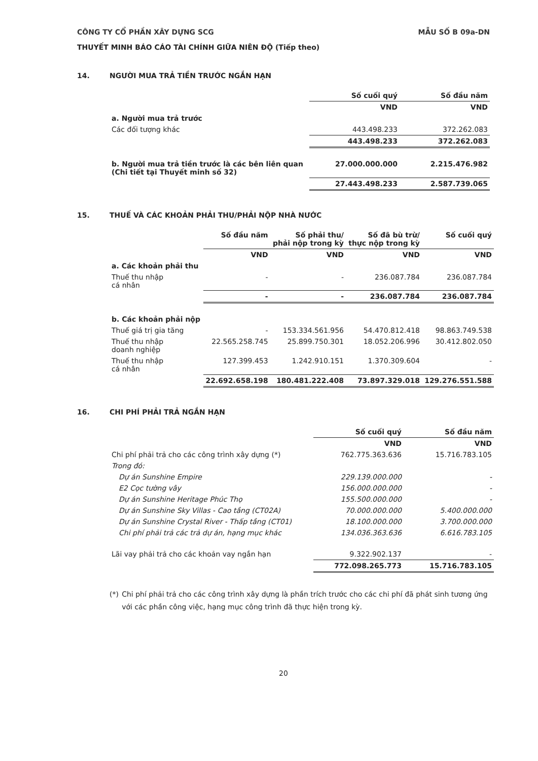CÔNG TY CỔ PHẦN XÂY DỰNG SCG MẪU SỐ B 09a-DN
THUYẾT MINH BÁO CÁO TÀI CHÍNH GIỮA NIÊN ĐỘ (Tiếp theo)
14. NGƯỜI MUA TRẢ TIỀN TRƯỚC NGẮN HẠN
| | Số cuối quý | Số đầu năm |
| | VND | VND |
| a. Người mua trả trước | | |
| Các đối tượng khác | 443.498.233 | 372.262.083 |
| | 443.498.233 | 372.262.083 |
| b. Người mua trả tiền trước là các bên liên quan (Chi tiết tại Thuyết minh số 32) | 27.000.000.000 | 2.215.476.982 |
| | 27.443.498.233 | 2.587.739.065 |
15. THUẾ VÀ CÁC KHOẢN PHẢI THU/PHẢI NỘP NHÀ NƯỚC
| | Số đầu năm | Số phải thu/ phải nộp trong kỳ | Số đã bù trừ/ thực nộp trong kỳ | Số cuối quý |
| | VND | VND | VND | VND |
| a. Các khoản phải thu | | | | |
| Thuế thu nhập cá nhân | - | - | 236.087.784 | 236.087.784 |
| | - | - | 236.087.784 | 236.087.784 |
| b. Các khoản phải nộp | | | | |
| Thuế giá trị gia tăng | - | 153.334.561.956 | 54.470.812.418 | 98.863.749.538 |
| Thuế thu nhập doanh nghiệp | 22.565.258.745 | 25.899.750.301 | 18.052.206.996 | 30.412.802.050 |
| Thuế thu nhập cá nhân | 127.399.453 | 1.242.910.151 | 1.370.309.604 | - |
| | 22.692.658.198 | 180.481.222.408 | 73.897.329.018 | 129.276.551.588 |
16. CHI PHÍ PHẢI TRẢ NGẮN HẠN
| | Số cuối quý | Số đầu năm |
| | VND | VND |
| Chi phí phải trả cho các công trình xây dựng (*) | 762.775.363.636 | 15.716.783.105 |
| Trong đó: | | |
| Dự án Sunshine Empire | 229.139.000.000 | - |
| E2 Cọc tường vây | 156.000.000.000 | - |
| Dự án Sunshine Heritage Phúc Thọ | 155.500.000.000 | - |
| Dự án Sunshine Sky Villas - Cao tầng (CT02A) | 70.000.000.000 | 5.400.000.000 |
| Dự án Sunshine Crystal River - Thấp tầng (CT01) | 18.100.000.000 | 3.700.000.000 |
| Chi phí phải trả các trả dự án, hạng mục khác | 134.036.363.636 | 6.616.783.105 |
| Lãi vay phải trả cho các khoản vay ngắn hạn | 9.322.902.137 | - |
| | 772.098.265.773 | 15.716.783.105 |
(*) Chi phí phải trả cho các công trình xây dựng là phần trích trước cho các chi phí đã phát sinh tương ứng với các phần công việc, hạng mục công trình đã thực hiện trong kỳ.
20